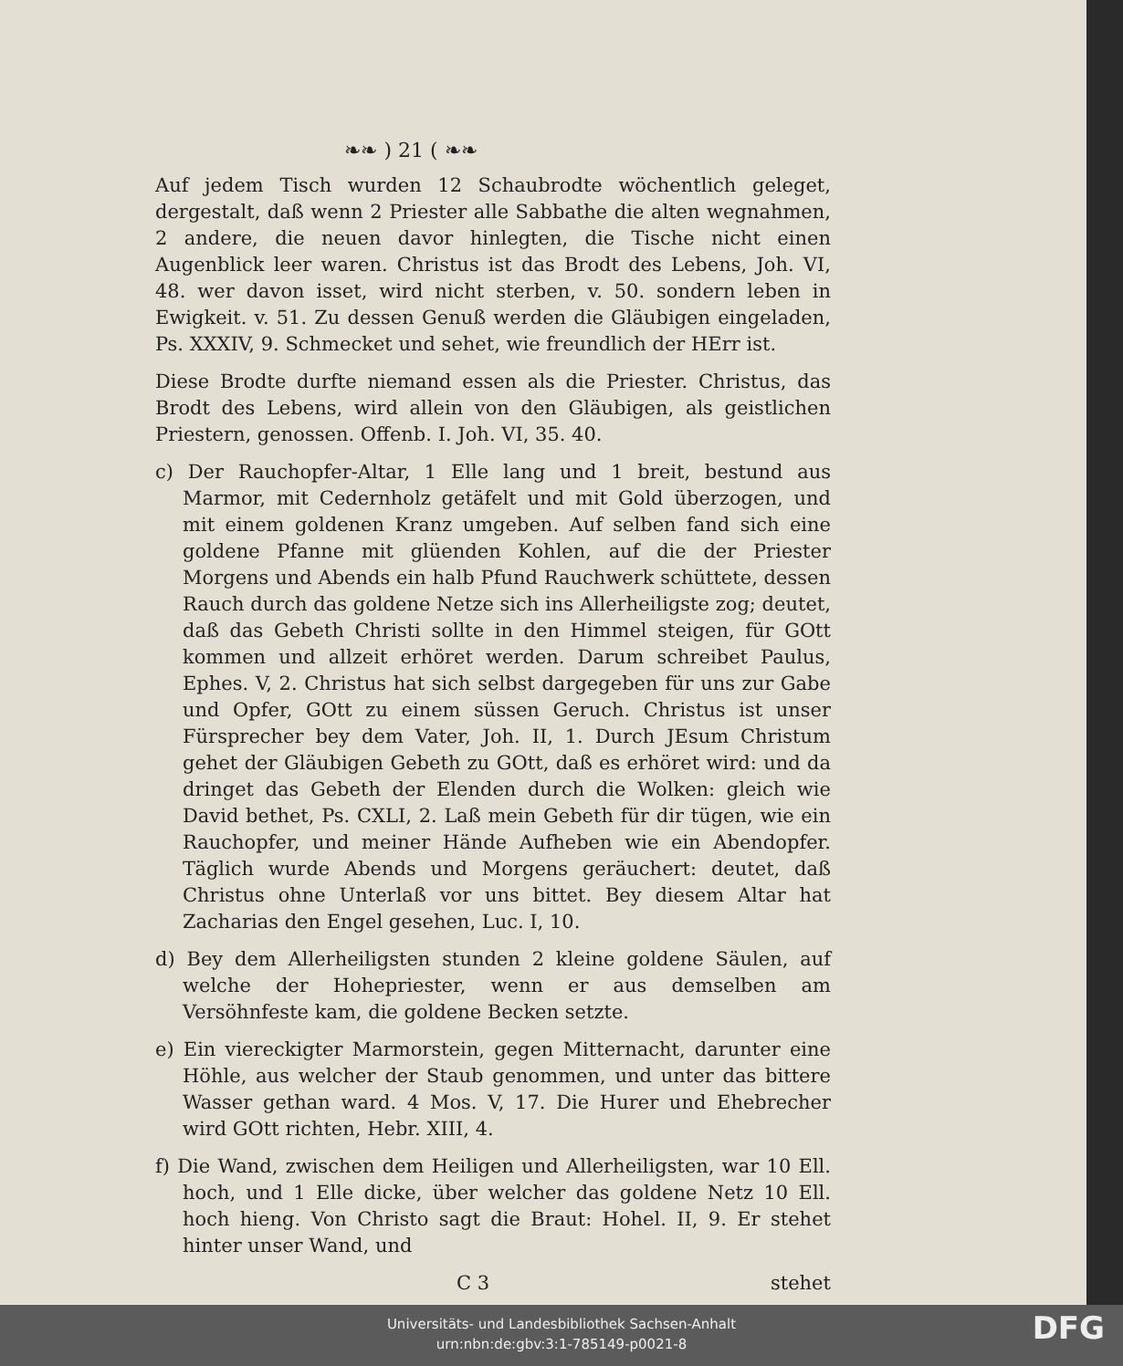❧❧ ) 21 ( ❧❧
Auf jedem Tisch wurden 12 Schaubrodte wöchentlich geleget, dergestalt, daß wenn 2 Priester alle Sabbathe die alten wegnahmen, 2 andere, die neuen davor hinlegten, die Tische nicht einen Augenblick leer waren. Christus ist das Brodt des Lebens, Joh. VI, 48. wer davon isset, wird nicht sterben, v. 50. sondern leben in Ewigkeit. v. 51. Zu dessen Genuß werden die Gläubigen eingeladen, Ps. XXXIV, 9. Schmecket und sehet, wie freundlich der HErr ist.
Diese Brodte durfte niemand essen als die Priester. Christus, das Brodt des Lebens, wird allein von den Gläubigen, als geistlichen Priestern, genossen. Offenb. I. Joh. VI, 35. 40.
c) Der Rauchopfer-Altar, 1 Elle lang und 1 breit, bestund aus Marmor, mit Cedernholz getäfelt und mit Gold überzogen, und mit einem goldenen Kranz umgeben. Auf selben fand sich eine goldene Pfanne mit glüenden Kohlen, auf die der Priester Morgens und Abends ein halb Pfund Rauchwerk schüttete, dessen Rauch durch das goldene Netze sich ins Allerheiligste zog; deutet, daß das Gebeth Christi sollte in den Himmel steigen, für GOtt kommen und allzeit erhöret werden. Darum schreibet Paulus, Ephes. V, 2. Christus hat sich selbst dargegeben für uns zur Gabe und Opfer, GOtt zu einem süssen Geruch. Christus ist unser Fürsprecher bey dem Vater, Joh. II, 1. Durch JEsum Christum gehet der Gläubigen Gebeth zu GOtt, daß es erhöret wird: und da dringet das Gebeth der Elenden durch die Wolken: gleich wie David bethet, Ps. CXLI, 2. Laß mein Gebeth für dir tügen, wie ein Rauchopfer, und meiner Hände Aufheben wie ein Abendopfer. Täglich wurde Abends und Morgens geräuchert: deutet, daß Christus ohne Unterlaß vor uns bittet. Bey diesem Altar hat Zacharias den Engel gesehen, Luc. I, 10.
d) Bey dem Allerheiligsten stunden 2 kleine goldene Säulen, auf welche der Hohepriester, wenn er aus demselben am Versöhnfeste kam, die goldene Becken setzte.
e) Ein viereckigter Marmorstein, gegen Mitternacht, darunter eine Höhle, aus welcher der Staub genommen, und unter das bittere Wasser gethan ward. 4 Mos. V, 17. Die Hurer und Ehebrecher wird GOtt richten, Hebr. XIII, 4.
f) Die Wand, zwischen dem Heiligen und Allerheiligsten, war 10 Ell. hoch, und 1 Elle dicke, über welcher das goldene Netz 10 Ell. hoch hieng. Von Christo sagt die Braut: Hohel. II, 9. Er stehet hinter unser Wand, und
C 3 stehet
Universitäts- und Landesbibliothek Sachsen-Anhalt
urn:nbn:de:gbv:3:1-785149-p0021-8
DFG